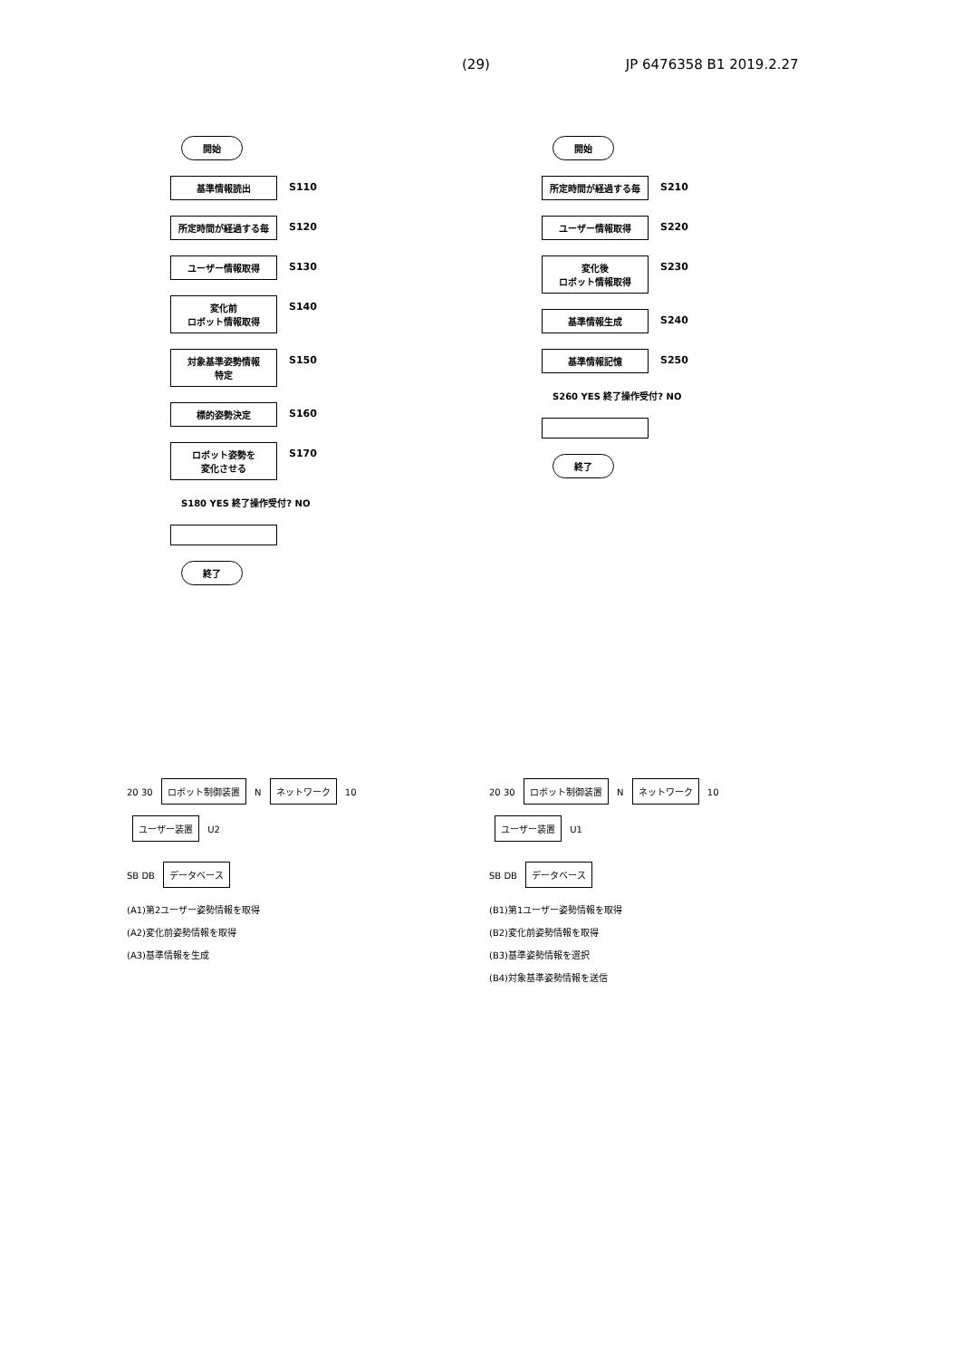(29) JP 6476358 B1 2019.2.27
開始
基準情報読出 S110
所定時間が経過する毎 S120
ユーザー情報取得 S130
変化前
ロボット情報取得 S140
対象基準姿勢情報
特定 S150
標的姿勢決定 S160
ロボット姿勢を
変化させる S170
S180 YES 終了操作受付? NO
終了
開始
所定時間が経過する毎 S210
ユーザー情報取得 S220
変化後
ロボット情報取得 S230
基準情報生成 S240
基準情報記憶 S250
S260 YES 終了操作受付? NO
終了
20 30 ロボット制御装置 N ネットワーク 10 ユーザー装置 U2
SB DB データベース
(A1)第2ユーザー姿勢情報を取得
(A2)変化前姿勢情報を取得
(A3)基準情報を生成
20 30 ロボット制御装置 N ネットワーク 10 ユーザー装置 U1
SB DB データベース
(B1)第1ユーザー姿勢情報を取得
(B2)変化前姿勢情報を取得
(B3)基準姿勢情報を選択
(B4)対象基準姿勢情報を送信